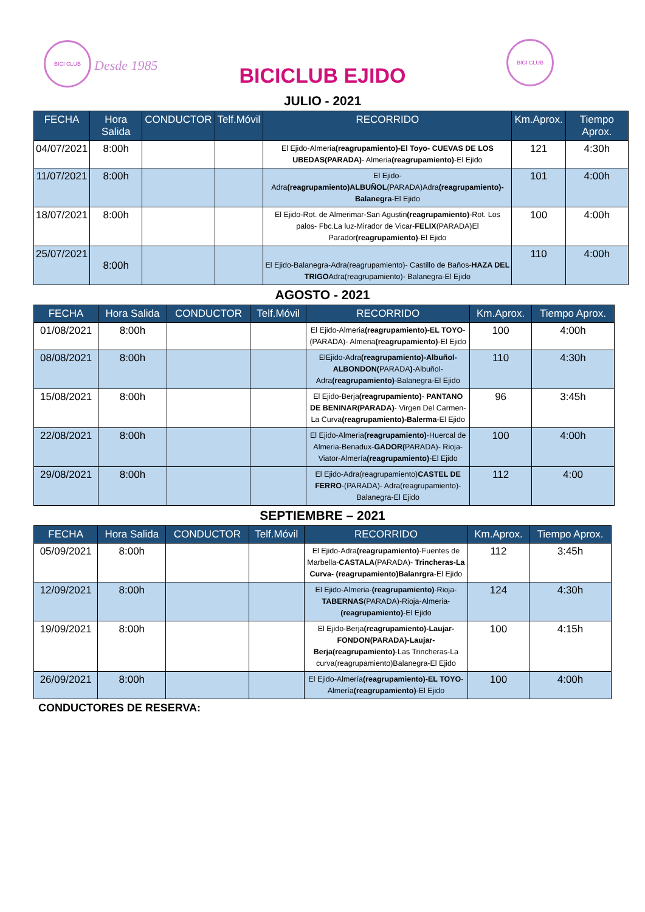BICI CLUB
Desde 1985
BICICLUB EJIDO
BICI CLUB
JULIO - 2021
| FECHA | Hora Salida | CONDUCTOR | Telf.Móvil | RECORRIDO | Km.Aprox. | Tiempo Aprox. |
| --- | --- | --- | --- | --- | --- | --- |
| 04/07/2021 | 8:00h | | | El Ejido-Almeria (reagrupamiento)-El Toyo- CUEVAS DE LOS UBEDAS(PARADA) - Almeria (reagrupamiento) -El Ejido | 121 | 4:30h |
| 11/07/2021 | 8:00h | | | El Ejido- Adra (reagrupamiento)ALBUÑOL (PARADA)Adra (reagrupamiento)- Balanegra -El Ejido | 101 | 4:00h |
| 18/07/2021 | 8:00h | | | El Ejido-Rot. de Almerimar-San Agustin (reagrupamiento) -Rot. Los palos- Fbc.La luz-Mirador de Vicar- FELIX (PARADA)El Parador (reagrupamiento) -El Ejido | 100 | 4:00h |
| 25/07/2021 | 8:00h | | | El Ejido-Balanegra-Adra(reagrupamiento)- Castillo de Baños- HAZA DEL TRIGO Adra(reagrupamiento)- Balanegra-El Ejido | 110 | 4:00h |
AGOSTO - 2021
| FECHA | Hora Salida | CONDUCTOR | Telf.Móvil | RECORRIDO | Km.Aprox. | Tiempo Aprox. |
| --- | --- | --- | --- | --- | --- | --- |
| 01/08/2021 | 8:00h | | | El Ejido-Almeria (reagrupamiento)-EL TOYO -(PARADA)- Almeria (reagrupamiento) -El Ejido | 100 | 4:00h |
| 08/08/2021 | 8:00h | | | ElEjido-Adra (reagrupamiento)-Albuñol- ALBONDON( PARADA ) -Albuñol- Adra (reagrupamiento) -Balanegra-El Ejido | 110 | 4:30h |
| 15/08/2021 | 8:00h | | | El Ejido-Berja (reagrupamiento) - PANTANO DE BENINAR(PARADA) - Virgen Del Carmen-La Curva (reagrupamiento)-Balerma -El Ejido | 96 | 3:45h |
| 22/08/2021 | 8:00h | | | El Ejido-Almeria (reagrupamiento) -Huercal de Almeria-Benadux- GADOR( PARADA)- Rioja-Viator-Almería (reagrupamiento) -El Ejido | 100 | 4:00h |
| 29/08/2021 | 8:00h | | | El Ejido-Adra(reagrupamiento) CASTEL DE FERRO -(PARADA)- Adra(reagrupamiento)-Balanegra-El Ejido | 112 | 4:00 |
SEPTIEMBRE – 2021
| FECHA | Hora Salida | CONDUCTOR | Telf.Móvil | RECORRIDO | Km.Aprox. | Tiempo Aprox. |
| --- | --- | --- | --- | --- | --- | --- |
| 05/09/2021 | 8:00h | | | El Ejido-Adra (reagrupamiento) -Fuentes de Marbella- CASTALA (PARADA)- Trincheras-La Curva- (reagrupamiento)Balanrgra -El Ejido | 112 | 3:45h |
| 12/09/2021 | 8:00h | | | El Ejido-Almeria- (reagrupamiento) -Rioja- TABERNAS (PARADA)-Rioja-Almeria- (reagrupamiento) -El Ejido | 124 | 4:30h |
| 19/09/2021 | 8:00h | | | El Ejido-Berja (reagrupamiento)-Laujar- FONDON(PARADA)-Laujar- Berja(reagrupamiento) -Las Trincheras-La curva(reagrupamiento)Balanegra-El Ejido | 100 | 4:15h |
| 26/09/2021 | 8:00h | | | El Ejido-Almería (reagrupamiento)-EL TOYO -Almería (reagrupamiento) -El Ejido | 100 | 4:00h |
CONDUCTORES DE RESERVA: